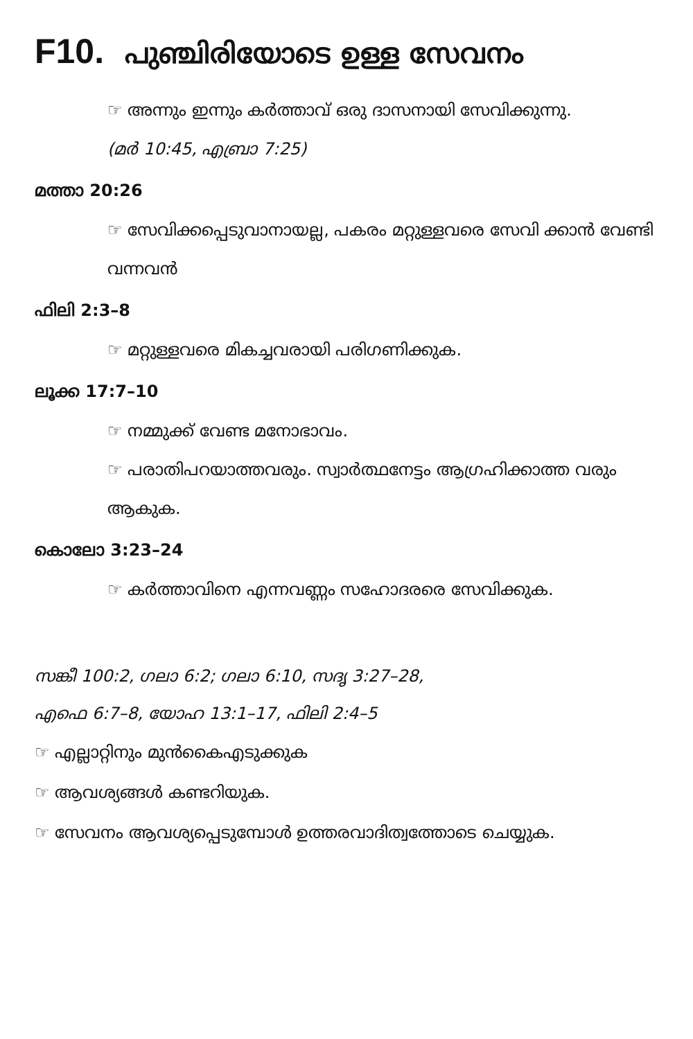F10. പുഞ്ചിരിയോടെ ഉള്ള സേവനം
☞ അന്നും ഇന്നും കർത്താവ് ഒരു ദാസനായി സേവിക്കുന്നു.
(മർ 10:45, എബ്രാ 7:25)
മത്താ 20:26
☞ സേവിക്കപ്പെടുവാനായല്ല, പകരം മറ്റുള്ളവരെ സേവി ക്കാൻ വേണ്ടി വന്നവൻ
ഫിലി 2:3–8
☞ മറ്റുള്ളവരെ മികച്ചവരായി പരിഗണിക്കുക.
ലൂക്ക 17:7–10
☞ നമ്മുക്ക് വേണ്ട മനോഭാവം.
☞ പരാതിപറയാത്തവരും. സ്വാർത്ഥനേട്ടം ആഗ്രഹിക്കാത്ത വരും ആകുക.
കൊലോ 3:23–24
☞ കർത്താവിനെ എന്നവണ്ണം സഹോദരരെ സേവിക്കുക.
സങ്കീ 100:2, ഗലാ 6:2; ഗലാ 6:10, സദൃ 3:27–28,
എഫെ 6:7–8, യോഹ 13:1–17, ഫിലി 2:4–5
☞ എല്ലാറ്റിനും മുൻകൈഎടുക്കുക
☞ ആവശ്യങ്ങൾ കണ്ടറിയുക.
☞ സേവനം ആവശ്യപ്പെടുമ്പോൾ ഉത്തരവാദിത്വത്തോടെ ചെയ്യുക.